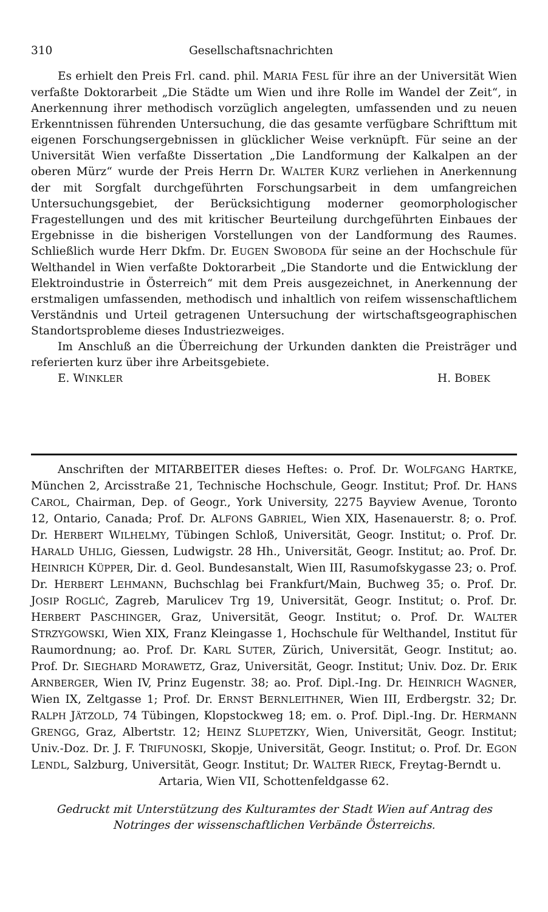310 Gesellschaftsnachrichten
Es erhielt den Preis Frl. cand. phil. MARIA FESL für ihre an der Universität Wien verfaßte Doktorarbeit „Die Städte um Wien und ihre Rolle im Wandel der Zeit“, in Anerkennung ihrer methodisch vorzüglich angelegten, umfassenden und zu neuen Erkenntnissen führenden Untersuchung, die das gesamte verfügbare Schrifttum mit eigenen Forschungsergebnissen in glücklicher Weise verknüpft. Für seine an der Universität Wien verfaßte Dissertation „Die Landformung der Kalkalpen an der oberen Mürz“ wurde der Preis Herrn Dr. WALTER KURZ verliehen in Anerkennung der mit Sorgfalt durchgeführten Forschungsarbeit in dem umfangreichen Untersuchungsgebiet, der Berücksichtigung moderner geomorphologischer Fragestellungen und des mit kritischer Beurteilung durchgeführten Einbaues der Ergebnisse in die bisherigen Vorstellungen von der Landformung des Raumes. Schließlich wurde Herr Dkfm. Dr. EUGEN SWOBODA für seine an der Hochschule für Welthandel in Wien verfaßte Doktorarbeit „Die Standorte und die Entwicklung der Elektroindustrie in Österreich“ mit dem Preis ausgezeichnet, in Anerkennung der erstmaligen umfassenden, methodisch und inhaltlich von reifem wissenschaftlichem Verständnis und Urteil getragenen Untersuchung der wirtschaftsgeographischen Standortsprobleme dieses Industriezweiges.
Im Anschluß an die Überreichung der Urkunden dankten die Preisträger und referierten kurz über ihre Arbeitsgebiete.
E. WINKLER H. BOBEK
Anschriften der MITARBEITER dieses Heftes: o. Prof. Dr. WOLFGANG HARTKE, München 2, Arcisstraße 21, Technische Hochschule, Geogr. Institut; Prof. Dr. HANS CAROL, Chairman, Dep. of Geogr., York University, 2275 Bayview Avenue, Toronto 12, Ontario, Canada; Prof. Dr. ALFONS GABRIEL, Wien XIX, Hasenauerstr. 8; o. Prof. Dr. HERBERT WILHELMY, Tübingen Schloß, Universität, Geogr. Institut; o. Prof. Dr. HARALD UHLIG, Giessen, Ludwigstr. 28 Hh., Universität, Geogr. Institut; ao. Prof. Dr. HEINRICH KÜPPER, Dir. d. Geol. Bundesanstalt, Wien III, Rasumofskygasse 23; o. Prof. Dr. HERBERT LEHMANN, Buchschlag bei Frankfurt/Main, Buchweg 35; o. Prof. Dr. JOSIP ROGLIĆ, Zagreb, Marulicev Trg 19, Universität, Geogr. Institut; o. Prof. Dr. HERBERT PASCHINGER, Graz, Universität, Geogr. Institut; o. Prof. Dr. WALTER STRZYGOWSKI, Wien XIX, Franz Kleingasse 1, Hochschule für Welthandel, Institut für Raumordnung; ao. Prof. Dr. KARL SUTER, Zürich, Universität, Geogr. Institut; ao. Prof. Dr. SIEGHARD MORAWETZ, Graz, Universität, Geogr. Institut; Univ. Doz. Dr. ERIK ARNBERGER, Wien IV, Prinz Eugenstr. 38; ao. Prof. Dipl.-Ing. Dr. HEINRICH WAGNER, Wien IX, Zeltgasse 1; Prof. Dr. ERNST BERNLEITHNER, Wien III, Erdbergstr. 32; Dr. RALPH JÄTZOLD, 74 Tübingen, Klopstockweg 18; em. o. Prof. Dipl.-Ing. Dr. HERMANN GRENGG, Graz, Albertstr. 12; HEINZ SLUPETZKY, Wien, Universität, Geogr. Institut; Univ.-Doz. Dr. J. F. TRIFUNOSKI, Skopje, Universität, Geogr. Institut; o. Prof. Dr. EGON LENDL, Salzburg, Universität, Geogr. Institut; Dr. WALTER RIECK, Freytag-Berndt u.
Artaria, Wien VII, Schottenfeldgasse 62.
Gedruckt mit Unterstützung des Kulturamtes der Stadt Wien auf Antrag des
Notringes der wissenschaftlichen Verbände Österreichs.